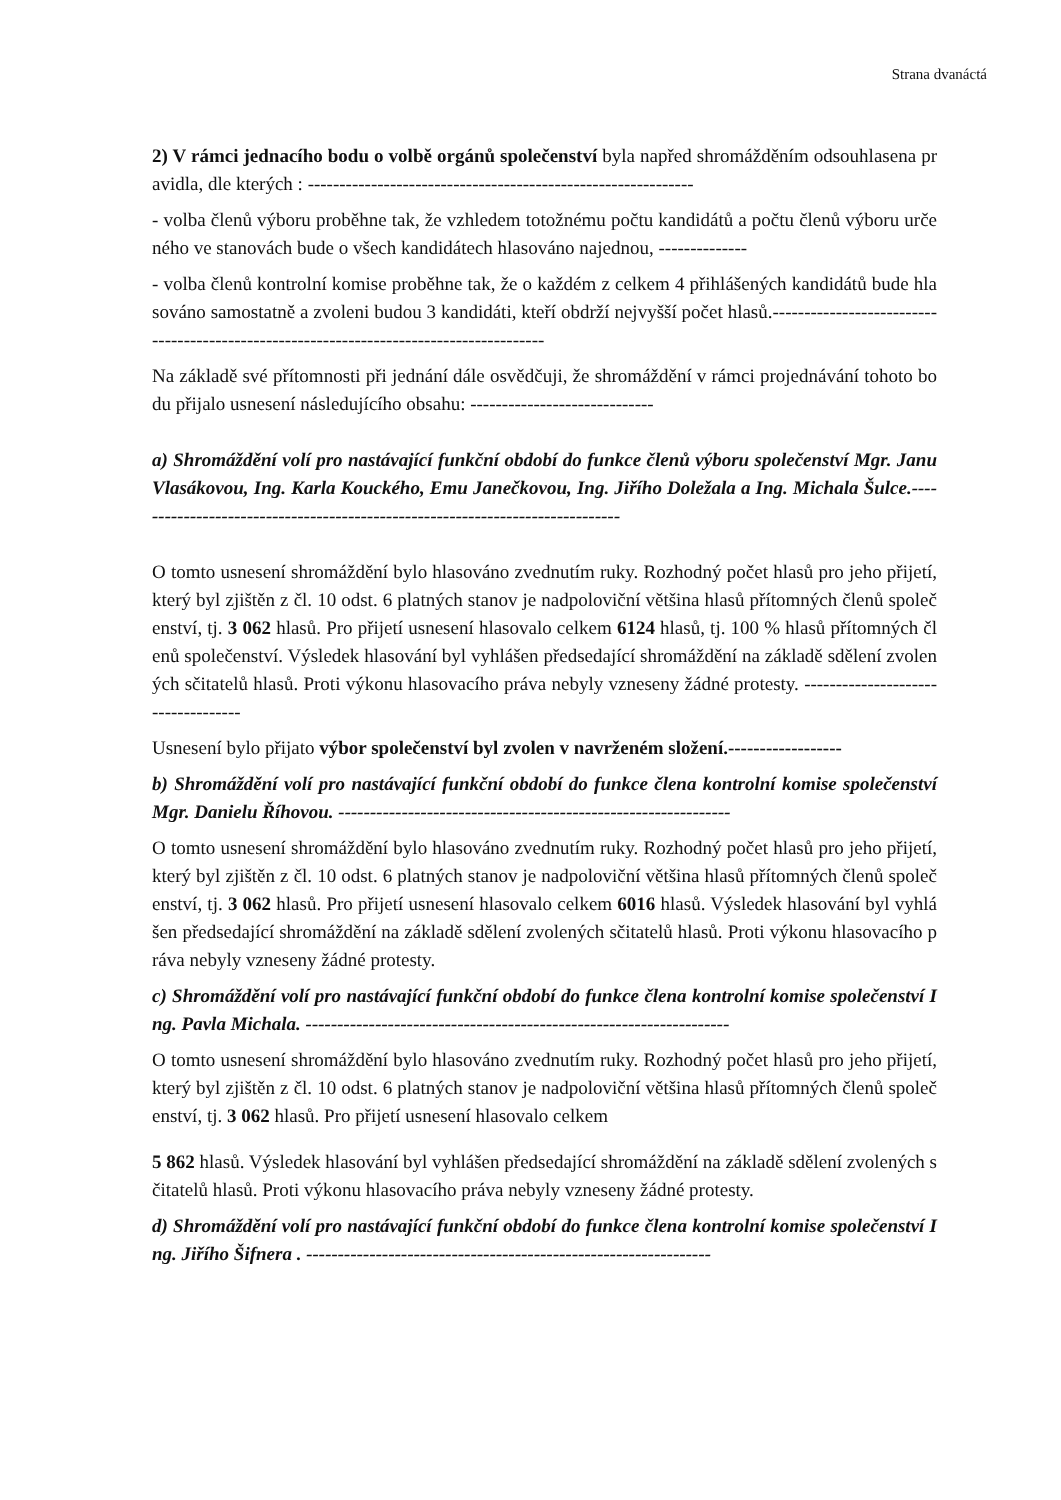Strana dvanáctá
2) V rámci jednacího bodu o volbě orgánů společenství byla napřed shromážděním odsouhlasena pravidla, dle kterých : -------------------------------------------------------------
- volba členů výboru proběhne tak, že vzhledem totožnému počtu kandidátů a počtu členů výboru určeného ve stanovách bude o všech kandidátech hlasováno najednou, --------------
- volba členů kontrolní komise proběhne tak, že o každém z celkem 4 přihlášených kandidátů bude hlasováno samostatně a zvoleni budou 3 kandidáti, kteří obdrží nejvyšší počet hlasů.----------------------------------------------------------------------------------------
Na základě své přítomnosti při jednání dále osvědčuji, že shromáždění v rámci projednávání tohoto bodu přijalo usnesení následujícího obsahu: -----------------------------
a) Shromáždění volí pro nastávající funkční období do funkce členů výboru společenství Mgr. Janu Vlasákovou, Ing. Karla Kouckého, Emu Janečkovou, Ing. Jiřího Doležala a Ing. Michala Šulce.------------------------------------------------------------------------------
O tomto usnesení shromáždění bylo hlasováno zvednutím ruky. Rozhodný počet hlasů pro jeho přijetí, který byl zjištěn z čl. 10 odst. 6 platných stanov je nadpoloviční většina hlasů přítomných členů společenství, tj. 3 062 hlasů. Pro přijetí usnesení hlasovalo celkem 6124 hlasů, tj. 100 % hlasů přítomných členů společenství. Výsledek hlasování byl vyhlášen předsedající shromáždění na základě sdělení zvolených sčitatelů hlasů. Proti výkonu hlasovacího práva nebyly vzneseny žádné protesty. -----------------------------------
Usnesení bylo přijato výbor společenství byl zvolen v navrženém složení.------------------
b) Shromáždění volí pro nastávající funkční období do funkce člena kontrolní komise společenství Mgr. Danielu Říhovou. --------------------------------------------------------------
O tomto usnesení shromáždění bylo hlasováno zvednutím ruky. Rozhodný počet hlasů pro jeho přijetí, který byl zjištěn z čl. 10 odst. 6 platných stanov je nadpoloviční většina hlasů přítomných členů společenství, tj. 3 062 hlasů. Pro přijetí usnesení hlasovalo celkem 6016 hlasů. Výsledek hlasování byl vyhlášen předsedající shromáždění na základě sdělení zvolených sčitatelů hlasů. Proti výkonu hlasovacího práva nebyly vzneseny žádné protesty.
c) Shromáždění volí pro nastávající funkční období do funkce člena kontrolní komise společenství Ing. Pavla Michala. -------------------------------------------------------------------
O tomto usnesení shromáždění bylo hlasováno zvednutím ruky. Rozhodný počet hlasů pro jeho přijetí, který byl zjištěn z čl. 10 odst. 6 platných stanov je nadpoloviční většina hlasů přítomných členů společenství, tj. 3 062 hlasů. Pro přijetí usnesení hlasovalo celkem
5 862 hlasů. Výsledek hlasování byl vyhlášen předsedající shromáždění na základě sdělení zvolených sčitatelů hlasů. Proti výkonu hlasovacího práva nebyly vzneseny žádné protesty.
d) Shromáždění volí pro nastávající funkční období do funkce člena kontrolní komise společenství Ing. Jiřího Šifnera . ----------------------------------------------------------------